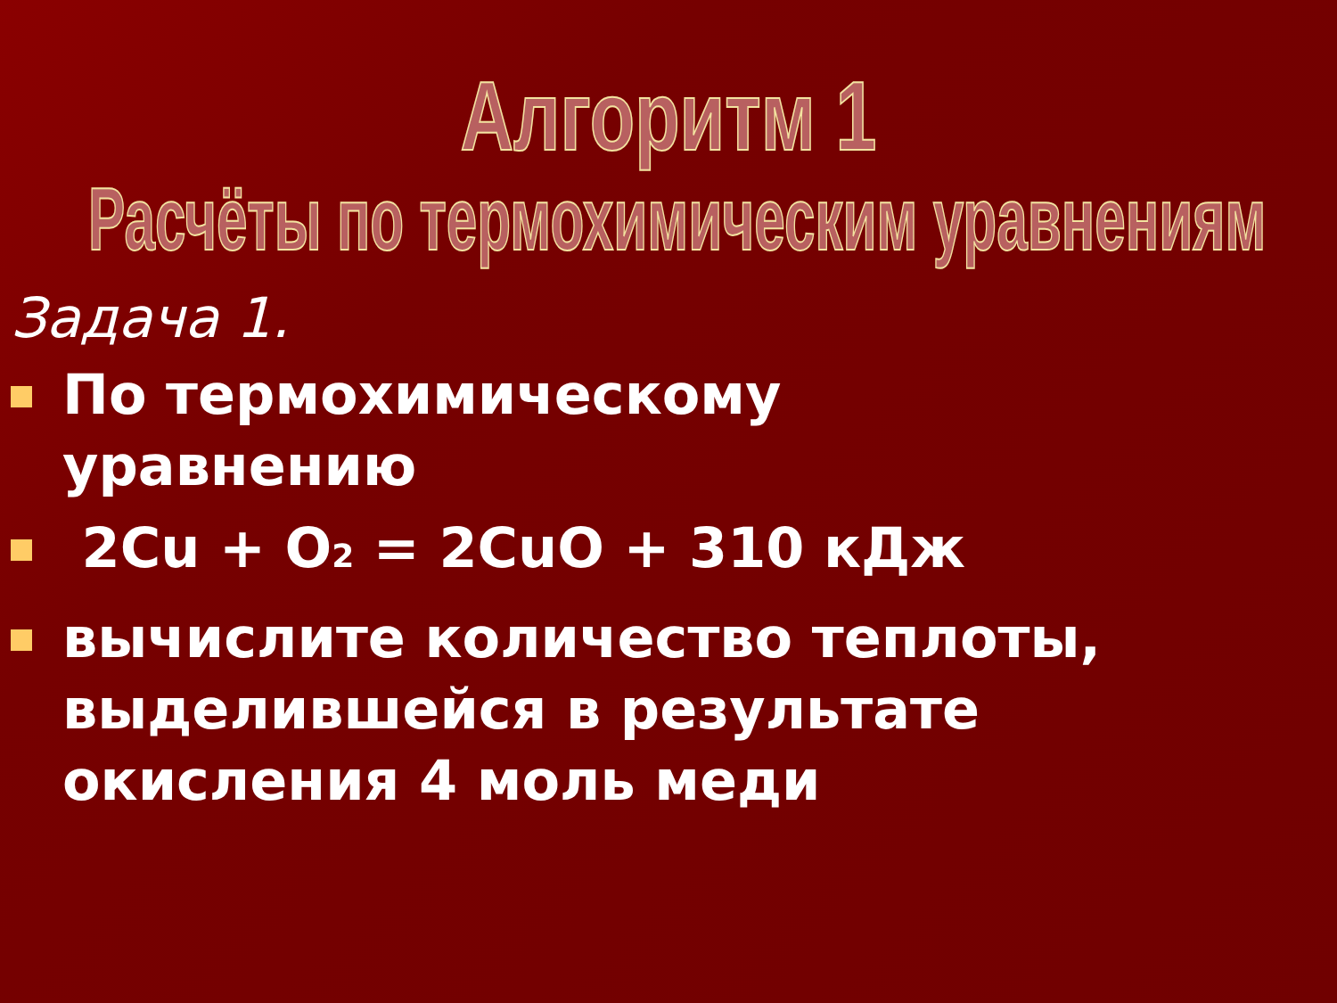Алгоритм 1
Расчёты по термохимическим уравнениям
Задача 1.
По термохимическому уравнению
2Cu + O<sub>2</sub> = 2CuO + 310 кДж
вычислите количество теплоты, выделившейся в результате окисления 4 моль меди